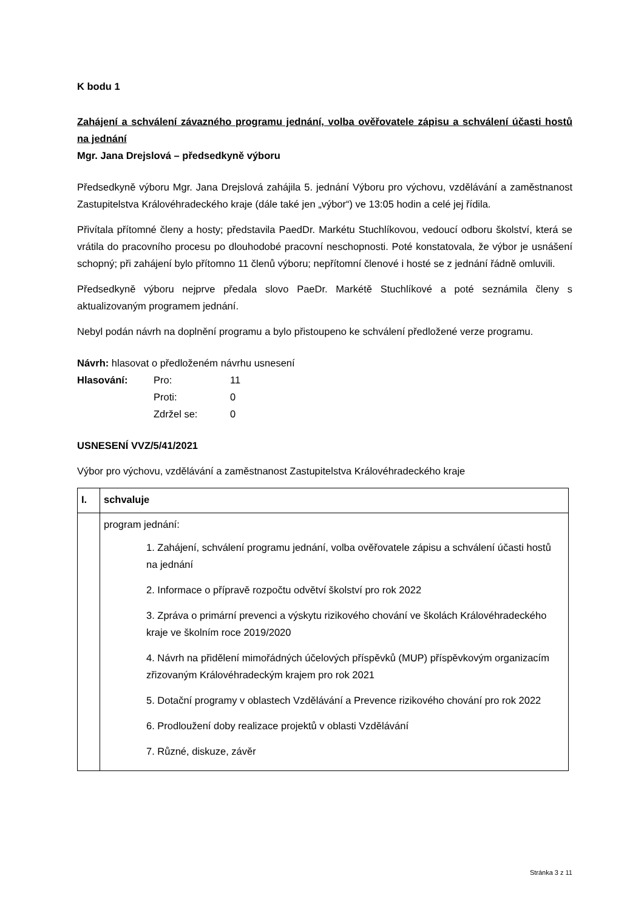K bodu 1
Zahájení a schválení závazného programu jednání, volba ověřovatele zápisu a schválení účasti hostů na jednání
Mgr. Jana Drejslová – předsedkyně výboru
Předsedkyně výboru Mgr. Jana Drejslová zahájila 5. jednání Výboru pro výchovu, vzdělávání a zaměstnanost Zastupitelstva Královéhradeckého kraje (dále také jen „výbor“) ve 13:05 hodin a celé jej řídila.
Přivítala přítomné členy a hosty; představila PaedDr. Markétu Stuchlíkovou, vedoucí odboru školství, která se vrátila do pracovního procesu po dlouhodobé pracovní neschopnosti. Poté konstatovala, že výbor je usnášení schopný; při zahájení bylo přítomno 11 členů výboru; nepřítomní členové i hosté se z jednání řádně omluvili.
Předsedkyně výboru nejprve předala slovo PaeDr. Markétě Stuchlíkové a poté seznámila členy s aktualizovaným programem jednání.
Nebyl podán návrh na doplnění programu a bylo přistoupeno ke schválení předložené verze programu.
Návrh: hlasovat o předloženém návrhu usnesení
| Hlasování: | Pro: | 11 |
| | Proti: | 0 |
| | Zdržel se: | 0 |
USNESENÍ VVZ/5/41/2021
Výbor pro výchovu, vzdělávání a zaměstnanost Zastupitelstva Královéhradeckého kraje
| I. | schvaluje |
| | program jednání: 1. Zahájení, schválení programu jednání, volba ověřovatele zápisu a schválení účasti hostů na jednání 2. Informace o přípravě rozpočtu odvětví školství pro rok 2022 3. Zpráva o primární prevenci a výskytu rizikového chování ve školách Královéhradeckého kraje ve školním roce 2019/2020 4. Návrh na přidělení mimořádných účelových příspěvků (MUP) příspěvkovým organizacím zřizovaným Královéhradeckým krajem pro rok 2021 5. Dotační programy v oblastech Vzdělávání a Prevence rizikového chování pro rok 2022 6. Prodloužení doby realizace projektů v oblasti Vzdělávání 7. Různé, diskuze, závěr |
Stránka 3 z 11